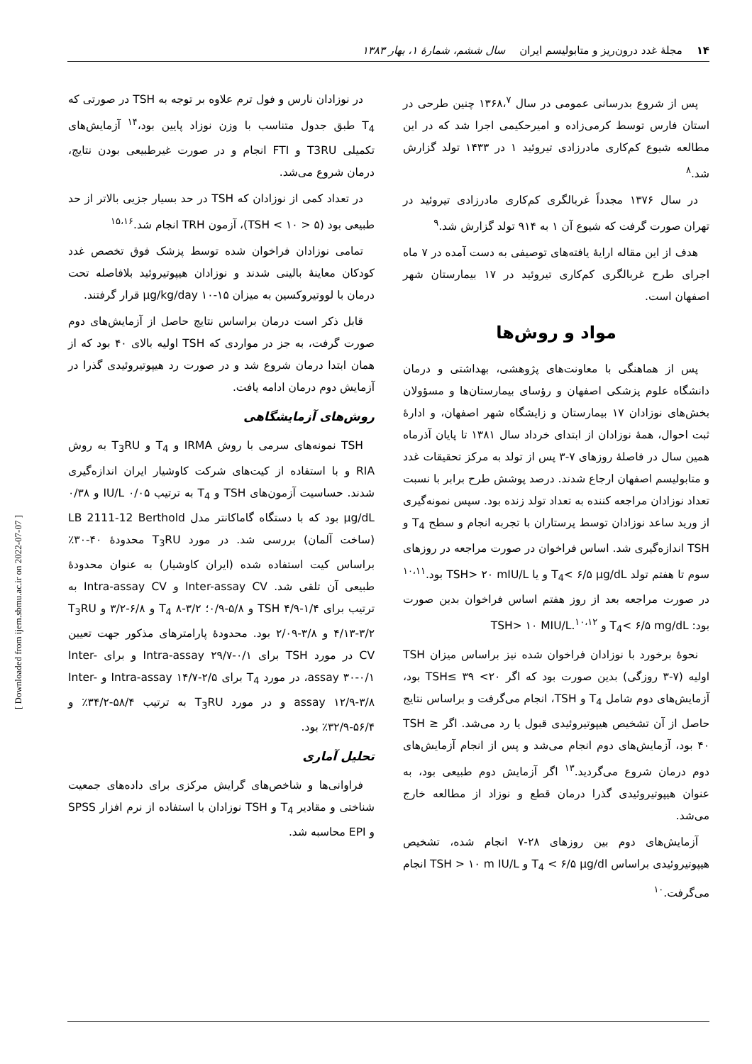۱۴ مجلهٔ غدد درون‌ریز و متابولیسم ایران سال ششم، شمارهٔ ۱، بهار ۱۳۸۳
پس از شروع بدرسانی عمومی در سال ۱۳۶۸،<sup>۷</sup> چنین طرحی در استان فارس توسط کرمی‌زاده و امیرحکیمی اجرا شد که در این مطالعه شیوع کم‌کاری مادرزادی تیروئید ۱ در ۱۴۳۳ تولد گزارش شد.<sup>۸</sup>
در سال ۱۳۷۶ مجدداً غربالگری کم‌کاری مادرزادی تیروئید در تهران صورت گرفت که شیوع آن ۱ به ۹۱۴ تولد گزارش شد.<sup>۹</sup>
هدف از این مقاله ارایهٔ یافته‌های توصیفی به دست آمده در ۷ ماه اجرای طرح غربالگری کم‌کاری تیروئید در ۱۷ بیمارستان شهر اصفهان است.
مواد و روش‌ها
پس از هماهنگی با معاونت‌های پژوهشی، بهداشتی و درمان دانشگاه علوم پزشکی اصفهان و رؤسای بیمارستان‌ها و مسؤولان بخش‌های نوزادان ۱۷ بیمارستان و زایشگاه شهر اصفهان، و ادارهٔ ثبت احوال، همهٔ نوزادان از ابتدای خرداد سال ۱۳۸۱ تا پایان آذرماه همین سال در فاصلهٔ روزهای ۷-۳ پس از تولد به مرکز تحقیقات غدد و متابولیسم اصفهان ارجاع شدند. درصد پوشش طرح برابر با نسبت تعداد نوزادان مراجعه کننده به تعداد تولد زنده بود. سپس نمونه‌گیری از ورید ساعد نوزادان توسط پرستاران با تجربه انجام و سطح T<sub>4</sub> و TSH اندازه‌گیری شد. اساس فراخوان در صورت مراجعه در روزهای سوم تا هفتم تولد T<sub>4</sub>< ۶/۵ μg/dL و یا TSH> ۲۰ mIU/L بود.<sup>۱۰،۱۱</sup> در صورت مراجعه بعد از روز هفتم اساس فراخوان بدین صورت بود: T<sub>4</sub>< ۶/۵ mg/dL و TSH> ۱۰ MIU/L.<sup>۱۰،۱۲</sup>
نحوهٔ برخورد با نوزادان فراخوان شده نیز براساس میزان TSH اولیه (۷-۳ روزگی) بدین صورت بود که اگر ۲۰> TSH≤ ۳۹ بود، آزمایش‌های دوم شامل T<sub>4</sub> و TSH، انجام می‌گرفت و براساس نتایج حاصل از آن تشخیص هیپوتیروئیدی قبول یا رد می‌شد. اگر TSH ≥ ۴۰ بود، آزمایش‌های دوم انجام می‌شد و پس از انجام آزمایش‌های دوم درمان شروع می‌گردید.<sup>۱۳</sup> اگر آزمایش دوم طبیعی بود، به عنوان هیپوتیروئیدی گذرا درمان قطع و نوزاد از مطالعه خارج می‌شد.
آزمایش‌های دوم بین روزهای ۲۸-۷ انجام شده، تشخیص هیپوتیروئیدی براساس T<sub>4</sub> < ۶/۵ μg/dl و TSH > ۱۰ m IU/L انجام می‌گرفت.<sup>۱۰</sup>
در نوزادان نارس و فول ترم علاوه بر توجه به TSH در صورتی که T<sub>4</sub> طبق جدول متناسب با وزن نوزاد پایین بود،<sup>۱۴</sup> آزمایش‌های تکمیلی T3RU و FTI انجام و در صورت غیرطبیعی بودن نتایج، درمان شروع می‌شد.
در تعداد کمی از نوزادان که TSH در حد بسیار جزیی بالاتر از حد طبیعی بود (۵ < TSH < ۱۰)، آزمون TRH انجام شد.<sup>۱۵،۱۶</sup>
تمامی نوزادان فراخوان شده توسط پزشک فوق تخصص غدد کودکان معاینهٔ بالینی شدند و نوزادان هیپوتیروئید بلافاصله تحت درمان با لووتیروکسین به میزان ۱۵-۱۰ μg/kg/day قرار گرفتند.
قابل ذکر است درمان براساس نتایج حاصل از آزمایش‌های دوم صورت گرفت، به جز در مواردی که TSH اولیه بالای ۴۰ بود که از همان ابتدا درمان شروع شد و در صورت رد هیپوتیروئیدی گذرا در آزمایش دوم درمان ادامه یافت.
روش‌های آزمایشگاهی
TSH نمونه‌های سرمی با روش IRMA و T<sub>4</sub> و T<sub>3</sub>RU به روش RIA و با استفاده از کیت‌های شرکت کاوشیار ایران اندازه‌گیری شدند. حساسیت آزمون‌های TSH و T<sub>4</sub> به ترتیب ۰/۰۵ IU/L و ۰/۳۸ μg/dL بود که با دستگاه گاماکانتر مدل LB 2111-12 Berthold (ساخت آلمان) بررسی شد. در مورد T<sub>3</sub>RU محدودهٔ ۴۰-۳۰٪ براساس کیت استفاده شده (ایران کاوشیار) به عنوان محدودهٔ طبیعی آن تلقی شد. Inter-assay CV و Intra-assay CV به ترتیب برای TSH ۴/۹-۱/۴ و ۵/۸-۰/۹؛ T<sub>4</sub> ۸-۳/۲ و ۶/۸-۳/۲ و T<sub>3</sub>RU ۴/۱۳-۳/۲ و ۳/۸-۲/۰۹ بود. محدودهٔ پارامترهای مذکور جهت تعیین CV در مورد TSH برای Intra-assay ۲۹/۷-۰/۱ و برای Inter-assay ۳۰-۰/۱، در مورد T<sub>4</sub> برای Intra-assay ۱۴/۷-۲/۵ و Inter-assay ۱۲/۹-۳/۸ و در مورد T<sub>3</sub>RU به ترتیب ۵۸/۴-۳۴/۲٪ و ۵۶/۴-۳۲/۹٪ بود.
تحلیل آماری
فراوانی‌ها و شاخص‌های گرایش مرکزی برای داده‌های جمعیت شناختی و مقادیر T<sub>4</sub> و TSH نوزادان با استفاده از نرم افزار SPSS و EPI محاسبه شد.
[ Downloaded from ijem.sbmu.ac.ir on 2022-07-07 ]